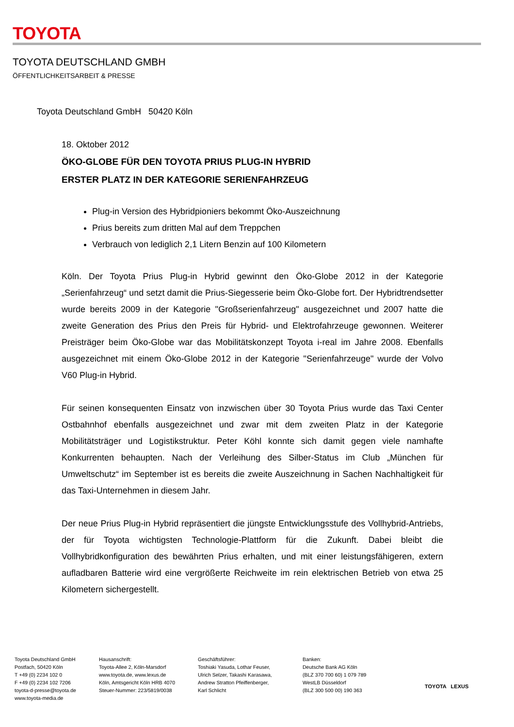TOYOTA
TOYOTA DEUTSCHLAND GMBH
ÖFFENTLICHKEITSARBEIT & PRESSE
Toyota Deutschland GmbH 50420 Köln
18. Oktober 2012
ÖKO-GLOBE FÜR DEN TOYOTA PRIUS PLUG-IN HYBRID
ERSTER PLATZ IN DER KATEGORIE SERIENFAHRZEUG
Plug-in Version des Hybridpioniers bekommt Öko-Auszeichnung
Prius bereits zum dritten Mal auf dem Treppchen
Verbrauch von lediglich 2,1 Litern Benzin auf 100 Kilometern
Köln. Der Toyota Prius Plug-in Hybrid gewinnt den Öko-Globe 2012 in der Kategorie „Serienfahrzeug“ und setzt damit die Prius-Siegesserie beim Öko-Globe fort. Der Hybridtrendsetter wurde bereits 2009 in der Kategorie "Großserienfahrzeug" ausgezeichnet und 2007 hatte die zweite Generation des Prius den Preis für Hybrid- und Elektrofahrzeuge gewonnen. Weiterer Preisträger beim Öko-Globe war das Mobilitätskonzept Toyota i-real im Jahre 2008. Ebenfalls ausgezeichnet mit einem Öko-Globe 2012 in der Kategorie "Serienfahrzeuge" wurde der Volvo V60 Plug-in Hybrid.
Für seinen konsequenten Einsatz von inzwischen über 30 Toyota Prius wurde das Taxi Center Ostbahnhof ebenfalls ausgezeichnet und zwar mit dem zweiten Platz in der Kategorie Mobilitätsträger und Logistikstruktur. Peter Köhl konnte sich damit gegen viele namhafte Konkurrenten behaupten. Nach der Verleihung des Silber-Status im Club „München für Umweltschutz“ im September ist es bereits die zweite Auszeichnung in Sachen Nachhaltigkeit für das Taxi-Unternehmen in diesem Jahr.
Der neue Prius Plug-in Hybrid repräsentiert die jüngste Entwicklungsstufe des Vollhybrid-Antriebs, der für Toyota wichtigsten Technologie-Plattform für die Zukunft. Dabei bleibt die Vollhybridkonfiguration des bewährten Prius erhalten, und mit einer leistungsfähigeren, extern aufladbaren Batterie wird eine vergrößerte Reichweite im rein elektrischen Betrieb von etwa 25 Kilometern sichergestellt.
Toyota Deutschland GmbH
Postfach, 50420 Köln
T +49 (0) 2234 102 0
F +49 (0) 2234 102 7206
toyota-d-presse@toyota.de
www.toyota-media.de
Hausanschrift:
Toyota-Allee 2, Köln-Marsdorf
www.toyota.de, www.lexus.de
Köln, Amtsgericht Köln HRB 4070
Steuer-Nummer: 223/5819/0038
Geschäftsführer:
Toshiaki Yasuda, Lothar Feuser,
Ulrich Selzer, Takashi Karasawa,
Andrew Stratton Pfeiffenberger,
Karl Schlicht
Banken:
Deutsche Bank AG Köln
(BLZ 370 700 60) 1 079 789
WestLB Düsseldorf
(BLZ 300 500 00) 190 363
TOYOTA LEXUS